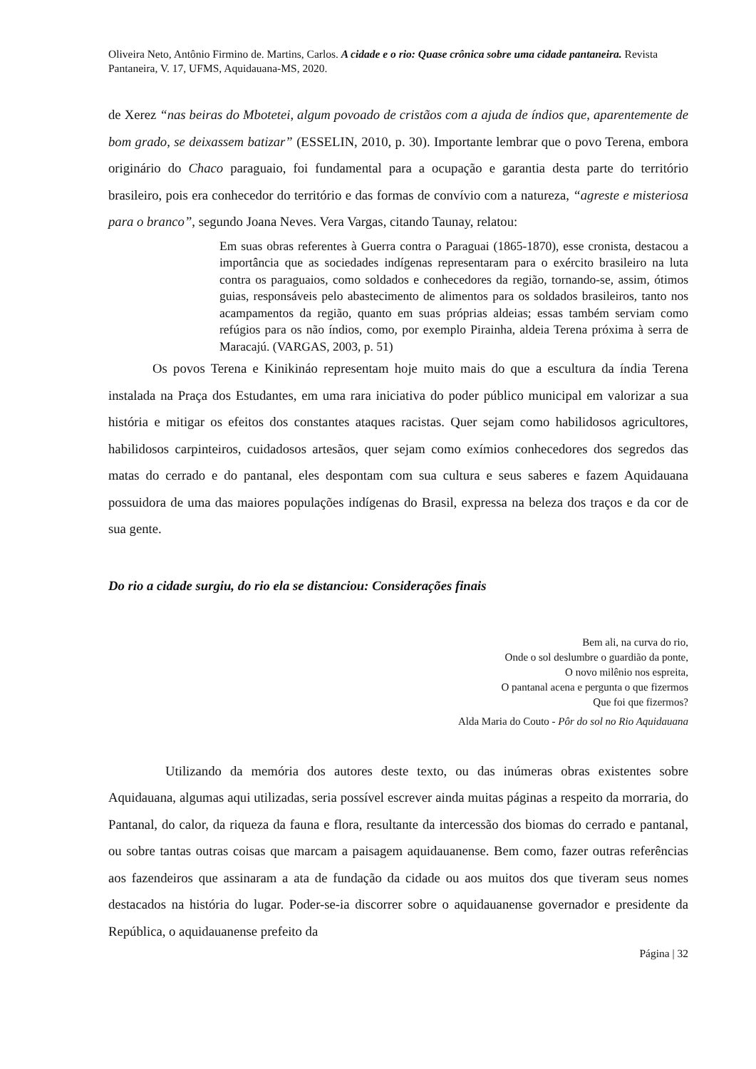Oliveira Neto, Antônio Firmino de. Martins, Carlos. A cidade e o rio: Quase crônica sobre uma cidade pantaneira. Revista Pantaneira, V. 17, UFMS, Aquidauana-MS, 2020.
de Xerez “nas beiras do Mbotetei, algum povoado de cristãos com a ajuda de índios que, aparentemente de bom grado, se deixassem batizar” (ESSELIN, 2010, p. 30). Importante lembrar que o povo Terena, embora originário do Chaco paraguaio, foi fundamental para a ocupação e garantia desta parte do território brasileiro, pois era conhecedor do território e das formas de convívio com a natureza, “agreste e misteriosa para o branco”, segundo Joana Neves. Vera Vargas, citando Taunay, relatou:
Em suas obras referentes à Guerra contra o Paraguai (1865-1870), esse cronista, destacou a importância que as sociedades indígenas representaram para o exército brasileiro na luta contra os paraguaios, como soldados e conhecedores da região, tornando-se, assim, ótimos guias, responsáveis pelo abastecimento de alimentos para os soldados brasileiros, tanto nos acampamentos da região, quanto em suas próprias aldeias; essas também serviam como refúgios para os não índios, como, por exemplo Pirainha, aldeia Terena próxima à serra de Maracajú. (VARGAS, 2003, p. 51)
Os povos Terena e Kinikináo representam hoje muito mais do que a escultura da índia Terena instalada na Praça dos Estudantes, em uma rara iniciativa do poder público municipal em valorizar a sua história e mitigar os efeitos dos constantes ataques racistas. Quer sejam como habilidosos agricultores, habilidosos carpinteiros, cuidadosos artesãos, quer sejam como exímios conhecedores dos segredos das matas do cerrado e do pantanal, eles despontam com sua cultura e seus saberes e fazem Aquidauana possuidora de uma das maiores populações indígenas do Brasil, expressa na beleza dos traços e da cor de sua gente.
Do rio a cidade surgiu, do rio ela se distanciou: Considerações finais
Bem ali, na curva do rio,
Onde o sol deslumbre o guardião da ponte,
O novo milênio nos espreita,
O pantanal acena e pergunta o que fizermos
Que foi que fizermos?
Alda Maria do Couto - Pôr do sol no Rio Aquidauana
Utilizando da memória dos autores deste texto, ou das inúmeras obras existentes sobre Aquidauana, algumas aqui utilizadas, seria possível escrever ainda muitas páginas a respeito da morraria, do Pantanal, do calor, da riqueza da fauna e flora, resultante da intercessão dos biomas do cerrado e pantanal, ou sobre tantas outras coisas que marcam a paisagem aquidauanense. Bem como, fazer outras referências aos fazendeiros que assinaram a ata de fundação da cidade ou aos muitos dos que tiveram seus nomes destacados na história do lugar. Poder-se-ia discorrer sobre o aquidauanense governador e presidente da República, o aquidauanense prefeito da
Página | 32